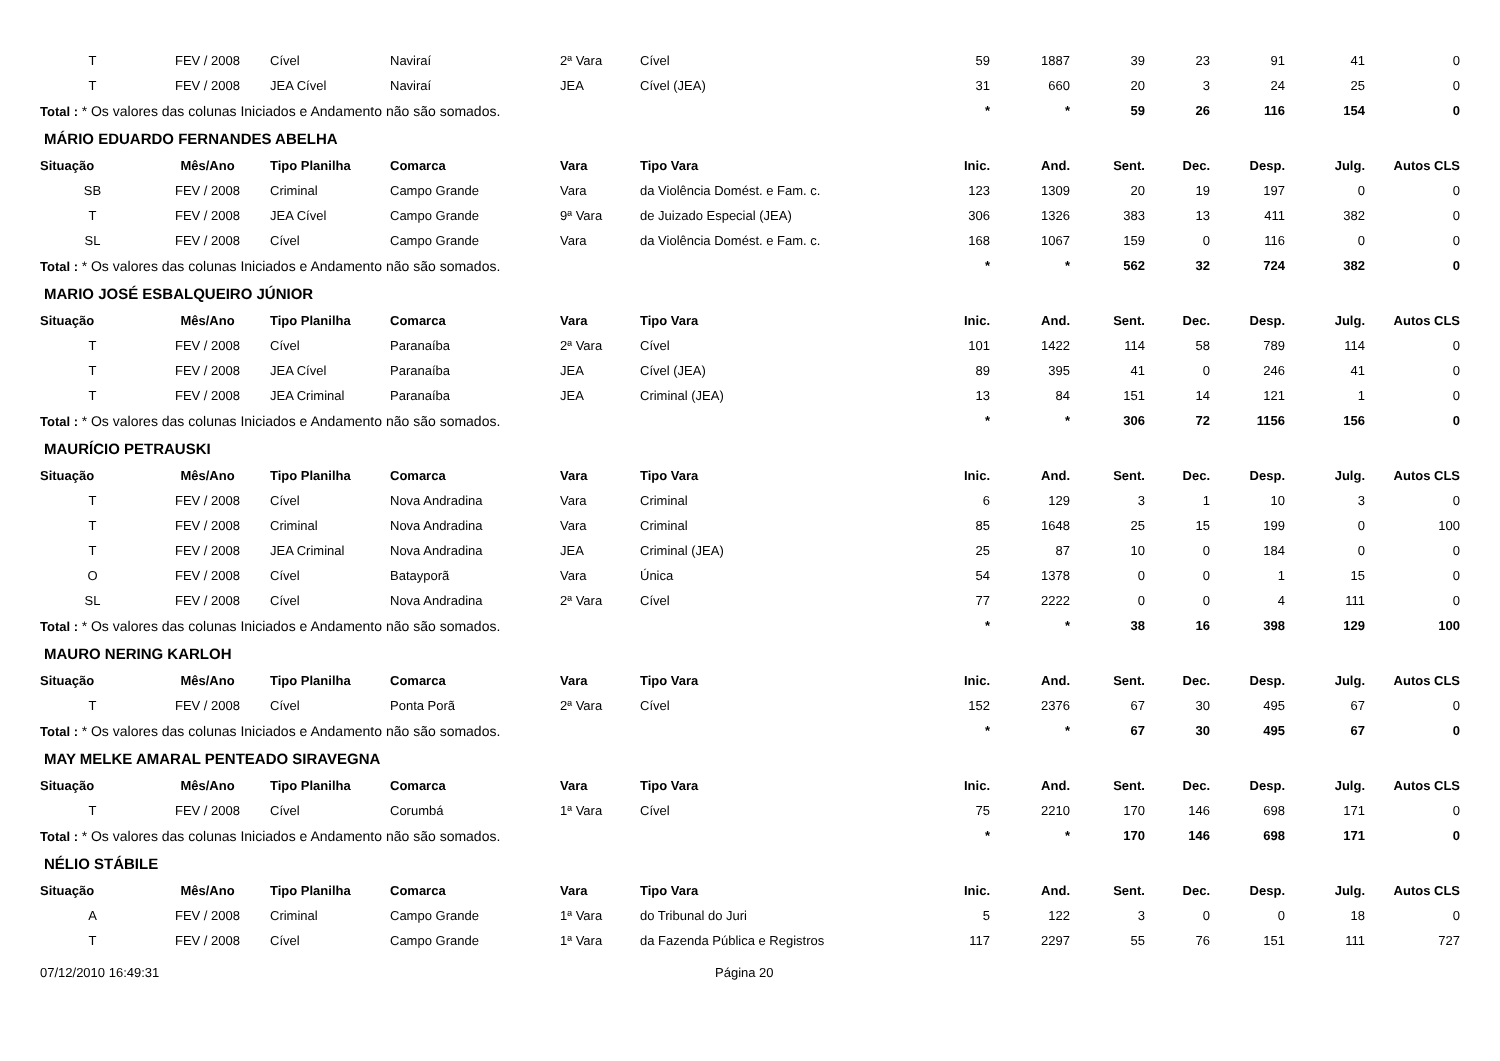| T | FEV / 2008 | Cível | Naviraí | 2ª Vara | Cível | 59 | 1887 | 39 | 23 | 91 | 41 | 0 |
| T | FEV / 2008 | JEA Cível | Naviraí | JEA | Cível (JEA) | 31 | 660 | 20 | 3 | 24 | 25 | 0 |
| Total : * Os valores das colunas Iniciados e Andamento não são somados. | | | | | | * | * | 59 | 26 | 116 | 154 | 0 |
| MÁRIO EDUARDO FERNANDES ABELHA | | | | | | | | | | | | |
| Situação | Mês/Ano | Tipo Planilha | Comarca | Vara | Tipo Vara | Inic. | And. | Sent. | Dec. | Desp. | Julg. | Autos CLS |
| SB | FEV / 2008 | Criminal | Campo Grande | Vara | da Violência Domést. e Fam. c. | 123 | 1309 | 20 | 19 | 197 | 0 | 0 |
| T | FEV / 2008 | JEA Cível | Campo Grande | 9ª Vara | de Juizado Especial (JEA) | 306 | 1326 | 383 | 13 | 411 | 382 | 0 |
| SL | FEV / 2008 | Cível | Campo Grande | Vara | da Violência Domést. e Fam. c. | 168 | 1067 | 159 | 0 | 116 | 0 | 0 |
| Total : * Os valores das colunas Iniciados e Andamento não são somados. | | | | | | * | * | 562 | 32 | 724 | 382 | 0 |
| MARIO JOSÉ ESBALQUEIRO JÚNIOR | | | | | | | | | | | | |
| Situação | Mês/Ano | Tipo Planilha | Comarca | Vara | Tipo Vara | Inic. | And. | Sent. | Dec. | Desp. | Julg. | Autos CLS |
| T | FEV / 2008 | Cível | Paranaíba | 2ª Vara | Cível | 101 | 1422 | 114 | 58 | 789 | 114 | 0 |
| T | FEV / 2008 | JEA Cível | Paranaíba | JEA | Cível (JEA) | 89 | 395 | 41 | 0 | 246 | 41 | 0 |
| T | FEV / 2008 | JEA Criminal | Paranaíba | JEA | Criminal (JEA) | 13 | 84 | 151 | 14 | 121 | 1 | 0 |
| Total : * Os valores das colunas Iniciados e Andamento não são somados. | | | | | | * | * | 306 | 72 | 1156 | 156 | 0 |
| MAURÍCIO PETRAUSKI | | | | | | | | | | | | |
| Situação | Mês/Ano | Tipo Planilha | Comarca | Vara | Tipo Vara | Inic. | And. | Sent. | Dec. | Desp. | Julg. | Autos CLS |
| T | FEV / 2008 | Cível | Nova Andradina | Vara | Criminal | 6 | 129 | 3 | 1 | 10 | 3 | 0 |
| T | FEV / 2008 | Criminal | Nova Andradina | Vara | Criminal | 85 | 1648 | 25 | 15 | 199 | 0 | 100 |
| T | FEV / 2008 | JEA Criminal | Nova Andradina | JEA | Criminal (JEA) | 25 | 87 | 10 | 0 | 184 | 0 | 0 |
| O | FEV / 2008 | Cível | Batayporã | Vara | Única | 54 | 1378 | 0 | 0 | 1 | 15 | 0 |
| SL | FEV / 2008 | Cível | Nova Andradina | 2ª Vara | Cível | 77 | 2222 | 0 | 0 | 4 | 111 | 0 |
| Total : * Os valores das colunas Iniciados e Andamento não são somados. | | | | | | * | * | 38 | 16 | 398 | 129 | 100 |
| MAURO NERING KARLOH | | | | | | | | | | | | |
| Situação | Mês/Ano | Tipo Planilha | Comarca | Vara | Tipo Vara | Inic. | And. | Sent. | Dec. | Desp. | Julg. | Autos CLS |
| T | FEV / 2008 | Cível | Ponta Porã | 2ª Vara | Cível | 152 | 2376 | 67 | 30 | 495 | 67 | 0 |
| Total : * Os valores das colunas Iniciados e Andamento não são somados. | | | | | | * | * | 67 | 30 | 495 | 67 | 0 |
| MAY MELKE AMARAL PENTEADO SIRAVEGNA | | | | | | | | | | | | |
| Situação | Mês/Ano | Tipo Planilha | Comarca | Vara | Tipo Vara | Inic. | And. | Sent. | Dec. | Desp. | Julg. | Autos CLS |
| T | FEV / 2008 | Cível | Corumbá | 1ª Vara | Cível | 75 | 2210 | 170 | 146 | 698 | 171 | 0 |
| Total : * Os valores das colunas Iniciados e Andamento não são somados. | | | | | | * | * | 170 | 146 | 698 | 171 | 0 |
| NÉLIO STÁBILE | | | | | | | | | | | | |
| Situação | Mês/Ano | Tipo Planilha | Comarca | Vara | Tipo Vara | Inic. | And. | Sent. | Dec. | Desp. | Julg. | Autos CLS |
| A | FEV / 2008 | Criminal | Campo Grande | 1ª Vara | do Tribunal do Juri | 5 | 122 | 3 | 0 | 0 | 18 | 0 |
| T | FEV / 2008 | Cível | Campo Grande | 1ª Vara | da Fazenda Pública e Registros | 117 | 2297 | 55 | 76 | 151 | 111 | 727 |
07/12/2010 16:49:31 Página 20